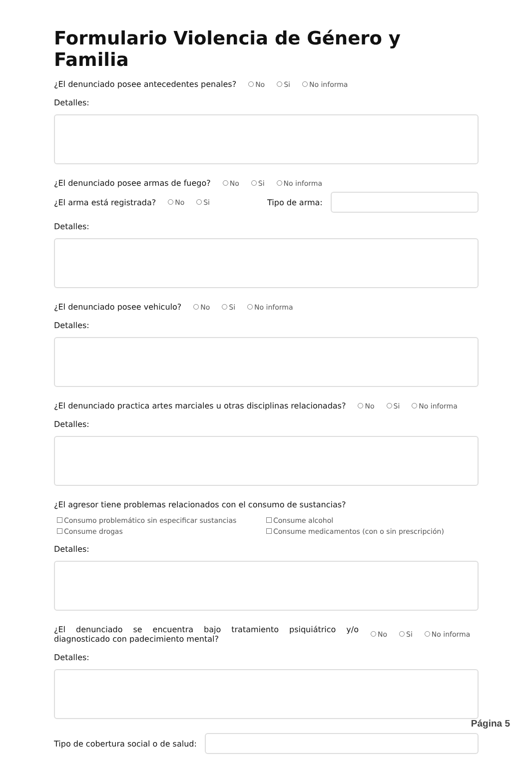Formulario Violencia de Género y Familia
¿El denunciado posee antecedentes penales? No Si No informa
Detalles:
¿El denunciado posee armas de fuego? No Si No informa
¿El arma está registrada? No Si Tipo de arma:
Detalles:
¿El denunciado posee vehiculo? No Si No informa
Detalles:
¿El denunciado practica artes marciales u otras disciplinas relacionadas? No Si No informa
Detalles:
¿El agresor tiene problemas relacionados con el consumo de sustancias?
Consumo problemático sin especificar sustancias Consume alcohol Consume drogas Consume medicamentos (con o sin prescripción)
Detalles:
¿El denunciado se encuentra bajo tratamiento psiquiátrico y/o diagnosticado con padecimiento mental? No Si No informa
Detalles:
Tipo de cobertura social o de salud:
Página 5